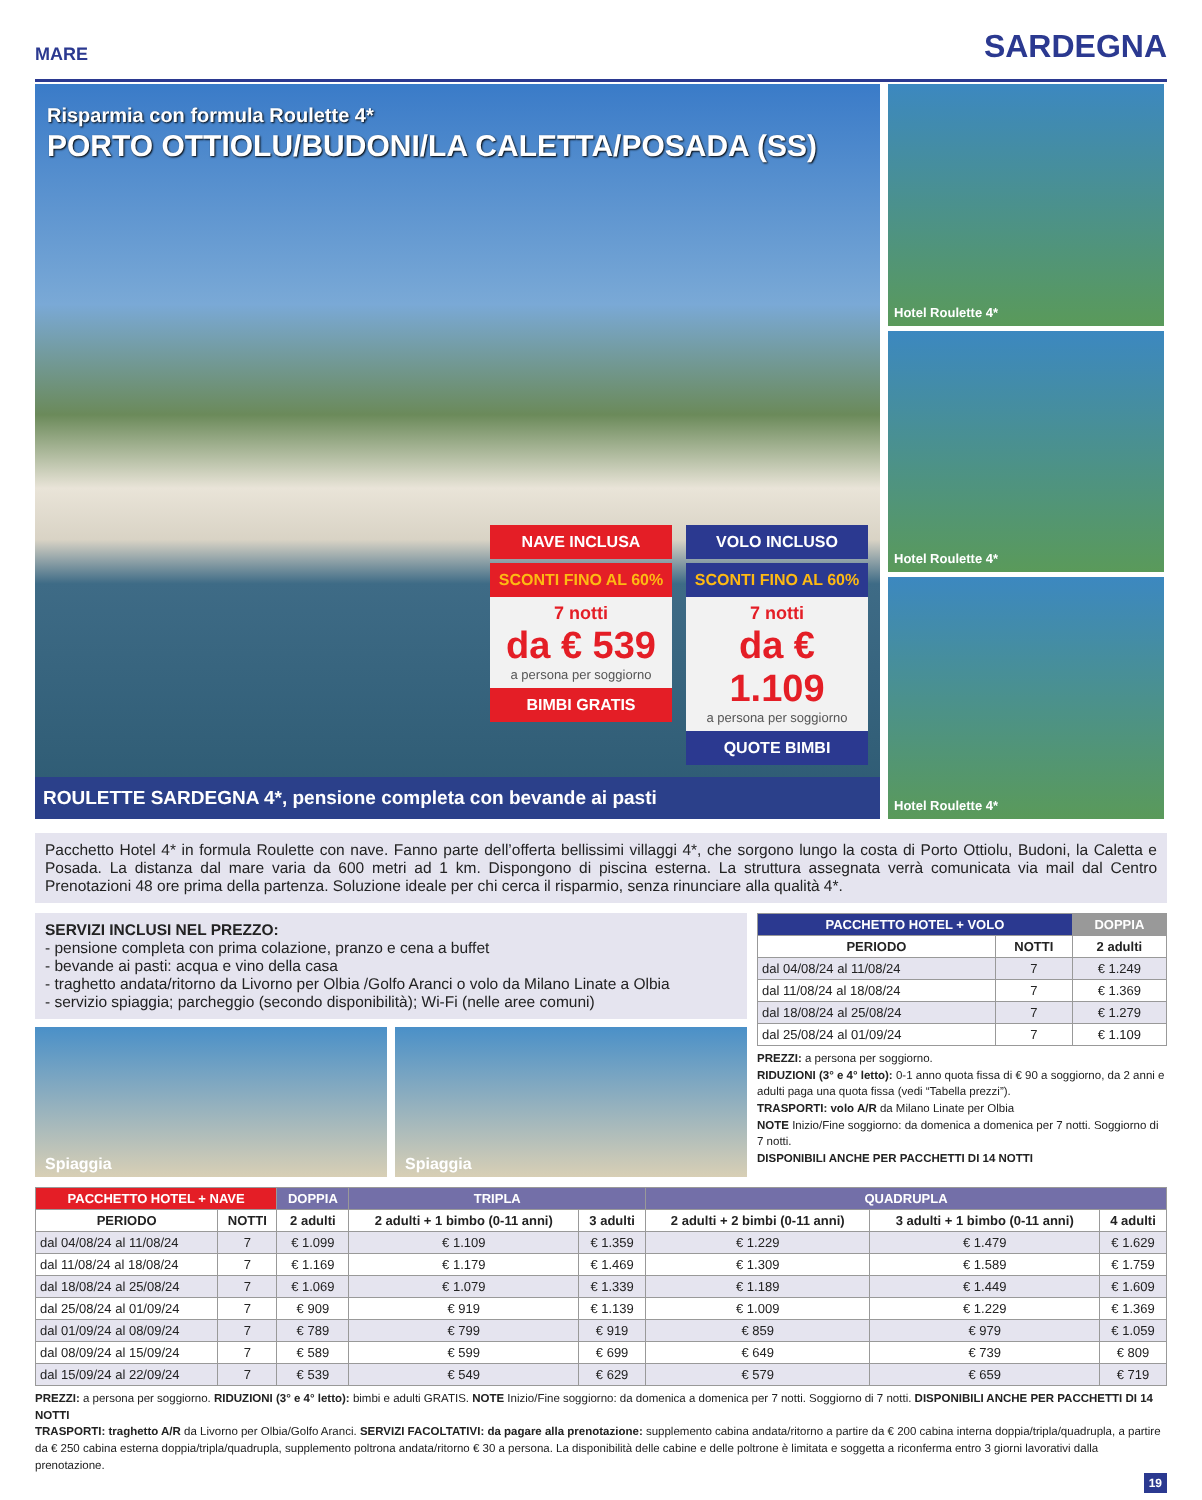MARE SARDEGNA
Risparmia con formula Roulette 4*
PORTO OTTIOLU/BUDONI/LA CALETTA/POSADA (SS)
NAVE INCLUSA
SCONTI FINO AL 60%
7 notti
da € 539
a persona per soggiorno
BIMBI GRATIS
VOLO INCLUSO
SCONTI FINO AL 60%
7 notti
da € 1.109
a persona per soggiorno
QUOTE BIMBI
ROULETTE SARDEGNA 4*, pensione completa con bevande ai pasti
Hotel Roulette 4*
Hotel Roulette 4*
Hotel Roulette 4*
Pacchetto Hotel 4* in formula Roulette con nave. Fanno parte dell’offerta bellissimi villaggi 4*, che sorgono lungo la costa di Porto Ottiolu, Budoni, la Caletta e Posada. La distanza dal mare varia da 600 metri ad 1 km. Dispongono di piscina esterna. La struttura assegnata verrà comunicata via mail dal Centro Prenotazioni 48 ore prima della partenza. Soluzione ideale per chi cerca il risparmio, senza rinunciare alla qualità 4*.
SERVIZI INCLUSI NEL PREZZO:
- pensione completa con prima colazione, pranzo e cena a buffet
- bevande ai pasti: acqua e vino della casa
- traghetto andata/ritorno da Livorno per Olbia /Golfo Aranci o volo da Milano Linate a Olbia
- servizio spiaggia; parcheggio (secondo disponibilità); Wi-Fi (nelle aree comuni)
Spiaggia Spiaggia
| PACCHETTO HOTEL + VOLO | | DOPPIA |
| --- | --- | --- |
| PERIODO | NOTTI | 2 adulti |
| dal 04/08/24 al 11/08/24 | 7 | € 1.249 |
| dal 11/08/24 al 18/08/24 | 7 | € 1.369 |
| dal 18/08/24 al 25/08/24 | 7 | € 1.279 |
| dal 25/08/24 al 01/09/24 | 7 | € 1.109 |
PREZZI: a persona per soggiorno.
RIDUZIONI (3° e 4° letto): 0-1 anno quota fissa di € 90 a soggiorno, da 2 anni e adulti paga una quota fissa (vedi “Tabella prezzi”).
TRASPORTI: volo A/R da Milano Linate per Olbia
NOTE Inizio/Fine soggiorno: da domenica a domenica per 7 notti. Soggiorno di 7 notti.
DISPONIBILI ANCHE PER PACCHETTI DI 14 NOTTI
| PACCHETTO HOTEL + NAVE | | DOPPIA | TRIPLA | | QUADRUPLA | | |
| --- | --- | --- | --- | --- | --- | --- | --- |
| PERIODO | NOTTI | 2 adulti | 2 adulti + 1 bimbo (0-11 anni) | 3 adulti | 2 adulti + 2 bimbi (0-11 anni) | 3 adulti + 1 bimbo (0-11 anni) | 4 adulti |
| dal 04/08/24 al 11/08/24 | 7 | € 1.099 | € 1.109 | € 1.359 | € 1.229 | € 1.479 | € 1.629 |
| dal 11/08/24 al 18/08/24 | 7 | € 1.169 | € 1.179 | € 1.469 | € 1.309 | € 1.589 | € 1.759 |
| dal 18/08/24 al 25/08/24 | 7 | € 1.069 | € 1.079 | € 1.339 | € 1.189 | € 1.449 | € 1.609 |
| dal 25/08/24 al 01/09/24 | 7 | € 909 | € 919 | € 1.139 | € 1.009 | € 1.229 | € 1.369 |
| dal 01/09/24 al 08/09/24 | 7 | € 789 | € 799 | € 919 | € 859 | € 979 | € 1.059 |
| dal 08/09/24 al 15/09/24 | 7 | € 589 | € 599 | € 699 | € 649 | € 739 | € 809 |
| dal 15/09/24 al 22/09/24 | 7 | € 539 | € 549 | € 629 | € 579 | € 659 | € 719 |
PREZZI: a persona per soggiorno. RIDUZIONI (3° e 4° letto): bimbi e adulti GRATIS. NOTE Inizio/Fine soggiorno: da domenica a domenica per 7 notti. Soggiorno di 7 notti. DISPONIBILI ANCHE PER PACCHETTI DI 14 NOTTI
TRASPORTI: traghetto A/R da Livorno per Olbia/Golfo Aranci. SERVIZI FACOLTATIVI: da pagare alla prenotazione: supplemento cabina andata/ritorno a partire da € 200 cabina interna doppia/tripla/quadrupla, a partire da € 250 cabina esterna doppia/tripla/quadrupla, supplemento poltrona andata/ritorno € 30 a persona. La disponibilità delle cabine e delle poltrone è limitata e soggetta a riconferma entro 3 giorni lavorativi dalla prenotazione.
19